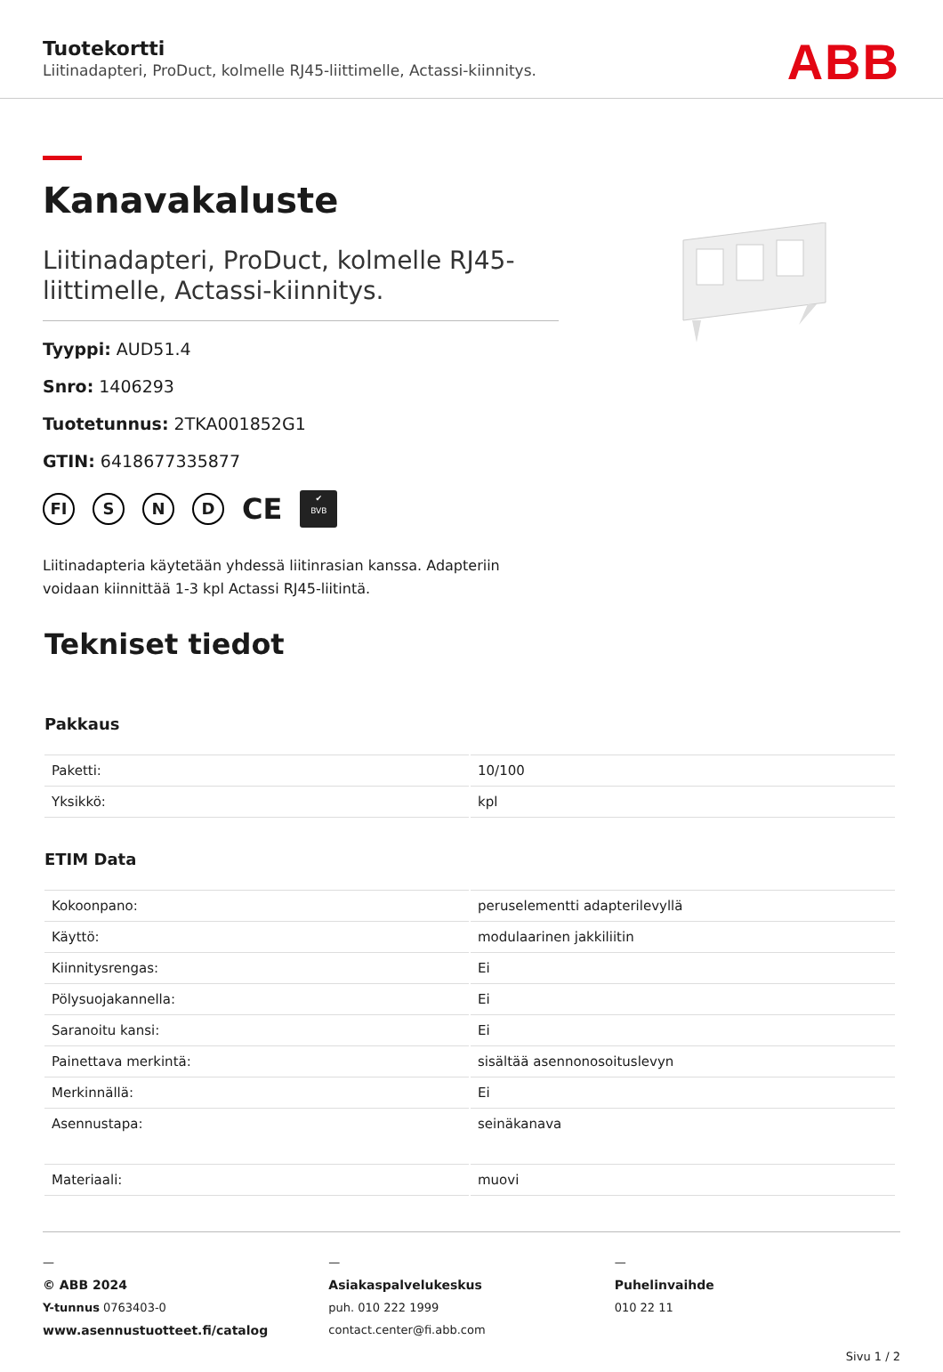Tuotekortti
Liitinadapteri, ProDuct, kolmelle RJ45-liittimelle, Actassi-kiinnitys.
ABB
Kanavakaluste
Liitinadapteri, ProDuct, kolmelle RJ45-liittimelle, Actassi-kiinnitys.
Tyyppi: AUD51.4
Snro: 1406293
Tuotetunnus: 2TKA001852G1
GTIN: 6418677335877
FI S N D CE ✔
BVB
Liitinadapteria käytetään yhdessä liitinrasian kanssa. Adapteriin voidaan kiinnittää 1-3 kpl Actassi RJ45-liitintä.
Tekniset tiedot
Pakkaus
| Paketti: | 10/100 |
| Yksikkö: | kpl |
ETIM Data
| Kokoonpano: | peruselementti adapterilevyllä |
| Käyttö: | modulaarinen jakkiliitin |
| Kiinnitysrengas: | Ei |
| Pölysuojakannella: | Ei |
| Saranoitu kansi: | Ei |
| Painettava merkintä: | sisältää asennonosoituslevyn |
| Merkinnällä: | Ei |
| Asennustapa: | seinäkanava |
| Materiaali: | muovi |
—
© ABB 2024
Y-tunnus 0763403-0
www.asennustuotteet.fi/catalog
—
Asiakaspalvelukeskus
puh. 010 222 1999
contact.center@fi.abb.com
—
Puhelinvaihde
010 22 11
Sivu 1 / 2